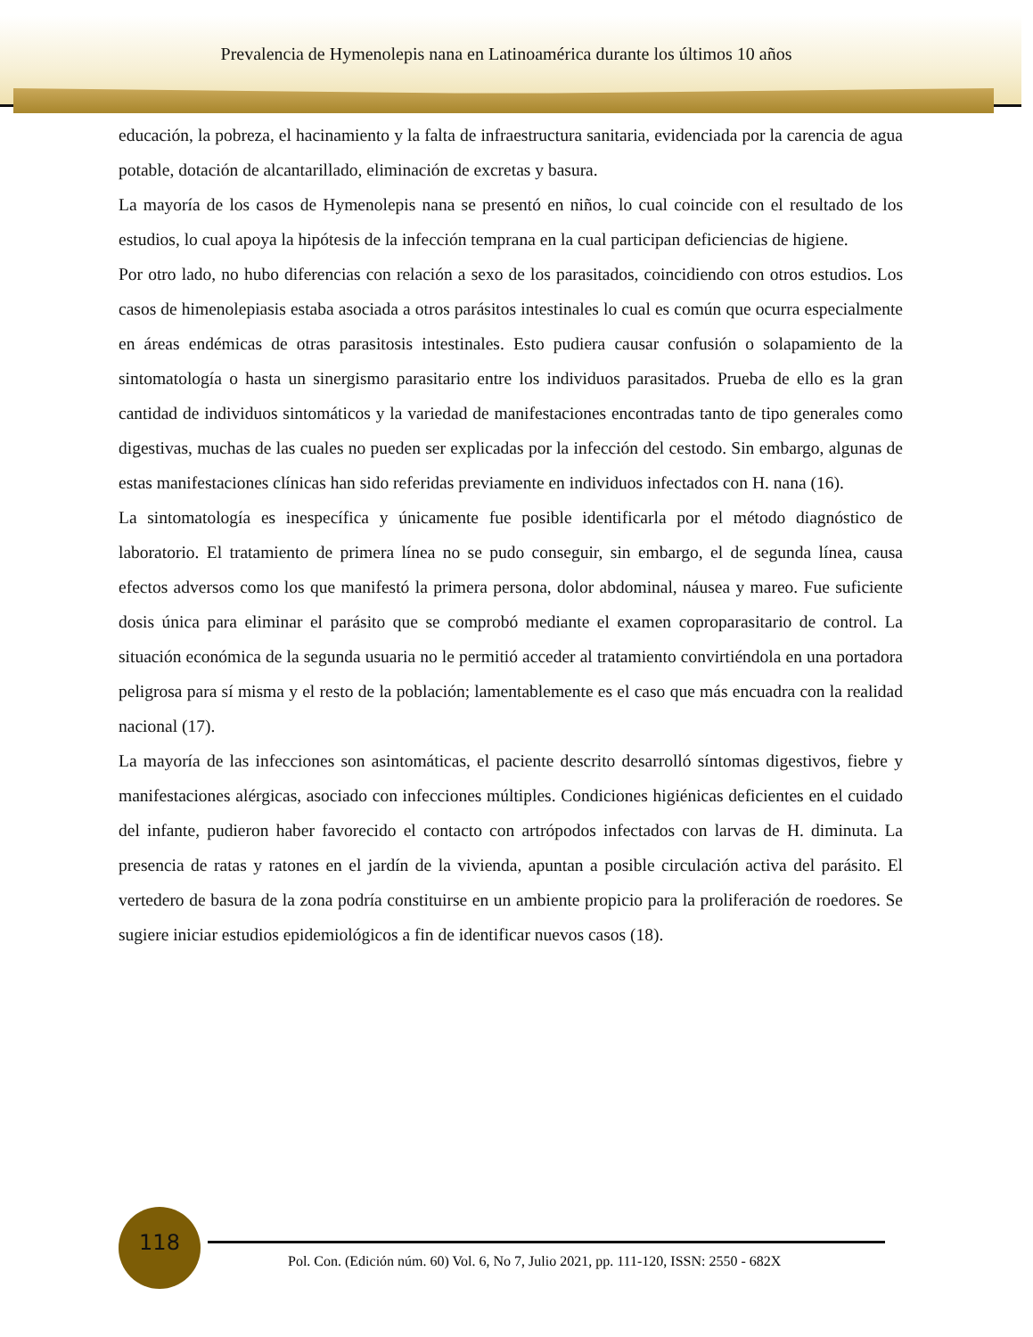Prevalencia de Hymenolepis nana en Latinoamérica durante los últimos 10 años
educación, la pobreza, el hacinamiento y la falta de infraestructura sanitaria, evidenciada por la carencia de agua potable, dotación de alcantarillado, eliminación de excretas y basura.
La mayoría de los casos de Hymenolepis nana se presentó en niños, lo cual coincide con el resultado de los estudios, lo cual apoya la hipótesis de la infección temprana en la cual participan deficiencias de higiene.
Por otro lado, no hubo diferencias con relación a sexo de los parasitados, coincidiendo con otros estudios. Los casos de himenolepiasis estaba asociada a otros parásitos intestinales lo cual es común que ocurra especialmente en áreas endémicas de otras parasitosis intestinales. Esto pudiera causar confusión o solapamiento de la sintomatología o hasta un sinergismo parasitario entre los individuos parasitados. Prueba de ello es la gran cantidad de individuos sintomáticos y la variedad de manifestaciones encontradas tanto de tipo generales como digestivas, muchas de las cuales no pueden ser explicadas por la infección del cestodo. Sin embargo, algunas de estas manifestaciones clínicas han sido referidas previamente en individuos infectados con H. nana (16).
La sintomatología es inespecífica y únicamente fue posible identificarla por el método diagnóstico de laboratorio. El tratamiento de primera línea no se pudo conseguir, sin embargo, el de segunda línea, causa efectos adversos como los que manifestó la primera persona, dolor abdominal, náusea y mareo. Fue suficiente dosis única para eliminar el parásito que se comprobó mediante el examen coproparasitario de control. La situación económica de la segunda usuaria no le permitió acceder al tratamiento convirtiéndola en una portadora peligrosa para sí misma y el resto de la población; lamentablemente es el caso que más encuadra con la realidad nacional (17).
La mayoría de las infecciones son asintomáticas, el paciente descrito desarrolló síntomas digestivos, fiebre y manifestaciones alérgicas, asociado con infecciones múltiples. Condiciones higiénicas deficientes en el cuidado del infante, pudieron haber favorecido el contacto con artrópodos infectados con larvas de H. diminuta. La presencia de ratas y ratones en el jardín de la vivienda, apuntan a posible circulación activa del parásito. El vertedero de basura de la zona podría constituirse en un ambiente propicio para la proliferación de roedores. Se sugiere iniciar estudios epidemiológicos a fin de identificar nuevos casos (18).
118
Pol. Con. (Edición núm. 60) Vol. 6, No 7, Julio 2021, pp. 111-120, ISSN: 2550 - 682X